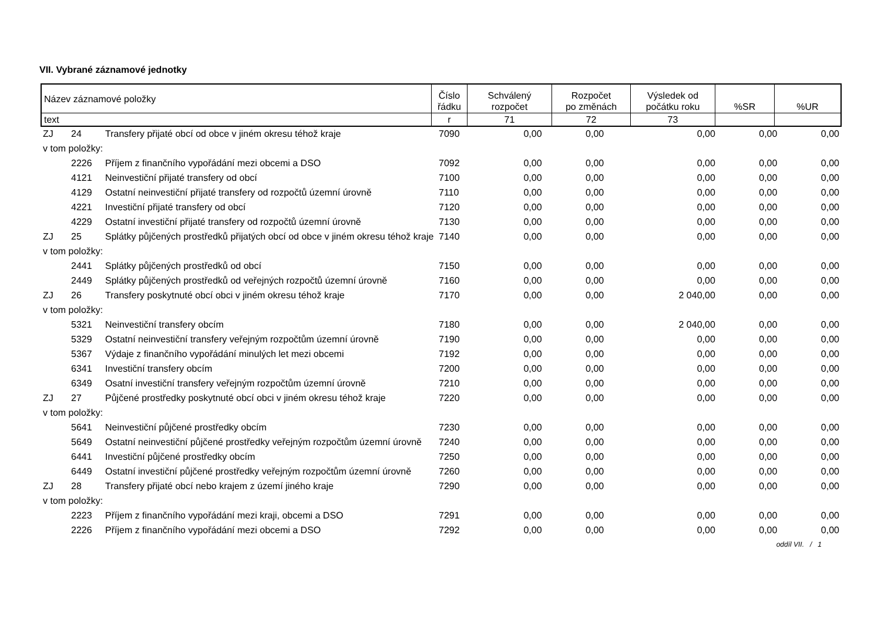VII. Vybrané záznamové jednotky
| Název záznamové položky | Číslo řádku | Schválený rozpočet | Rozpočet po změnách | Výsledek od počátku roku | %SR | %UR |
| text | r | 71 | 72 | 73 | | |
| ZJ | 24 | Transfery přijaté obcí od obce v jiném okresu téhož kraje | 7090 | 0,00 | 0,00 | 0,00 | 0,00 | 0,00 |
| v tom položky: | | | | | | | | |
| | 2226 | Příjem z finančního vypořádání mezi obcemi a DSO | 7092 | 0,00 | 0,00 | 0,00 | 0,00 | 0,00 |
| | 4121 | Neinvestiční přijaté transfery od obcí | 7100 | 0,00 | 0,00 | 0,00 | 0,00 | 0,00 |
| | 4129 | Ostatní neinvestiční přijaté transfery od rozpočtů územní úrovně | 7110 | 0,00 | 0,00 | 0,00 | 0,00 | 0,00 |
| | 4221 | Investiční přijaté transfery od obcí | 7120 | 0,00 | 0,00 | 0,00 | 0,00 | 0,00 |
| | 4229 | Ostatní investiční přijaté transfery od rozpočtů územní úrovně | 7130 | 0,00 | 0,00 | 0,00 | 0,00 | 0,00 |
| ZJ | 25 | Splátky půjčených prostředků přijatých obcí od obce v jiném okresu téhož kraje | 7140 | 0,00 | 0,00 | 0,00 | 0,00 | 0,00 |
| v tom položky: | | | | | | | | |
| | 2441 | Splátky půjčených prostředků od obcí | 7150 | 0,00 | 0,00 | 0,00 | 0,00 | 0,00 |
| | 2449 | Splátky půjčených prostředků od veřejných rozpočtů územní úrovně | 7160 | 0,00 | 0,00 | 0,00 | 0,00 | 0,00 |
| ZJ | 26 | Transfery poskytnuté obcí obci v jiném okresu téhož kraje | 7170 | 0,00 | 0,00 | 2 040,00 | 0,00 | 0,00 |
| v tom položky: | | | | | | | | |
| | 5321 | Neinvestiční transfery obcím | 7180 | 0,00 | 0,00 | 2 040,00 | 0,00 | 0,00 |
| | 5329 | Ostatní neinvestiční transfery veřejným rozpočtům územní úrovně | 7190 | 0,00 | 0,00 | 0,00 | 0,00 | 0,00 |
| | 5367 | Výdaje z finančního vypořádání minulých let mezi obcemi | 7192 | 0,00 | 0,00 | 0,00 | 0,00 | 0,00 |
| | 6341 | Investiční transfery obcím | 7200 | 0,00 | 0,00 | 0,00 | 0,00 | 0,00 |
| | 6349 | Osatní investiční transfery veřejným rozpočtům územní úrovně | 7210 | 0,00 | 0,00 | 0,00 | 0,00 | 0,00 |
| ZJ | 27 | Půjčené prostředky poskytnuté obcí obci v jiném okresu téhož kraje | 7220 | 0,00 | 0,00 | 0,00 | 0,00 | 0,00 |
| v tom položky: | | | | | | | | |
| | 5641 | Neinvestiční půjčené prostředky obcím | 7230 | 0,00 | 0,00 | 0,00 | 0,00 | 0,00 |
| | 5649 | Ostatní neinvestiční půjčené prostředky veřejným rozpočtům územní úrovně | 7240 | 0,00 | 0,00 | 0,00 | 0,00 | 0,00 |
| | 6441 | Investiční půjčené prostředky obcím | 7250 | 0,00 | 0,00 | 0,00 | 0,00 | 0,00 |
| | 6449 | Ostatní investiční půjčené prostředky veřejným rozpočtům územní úrovně | 7260 | 0,00 | 0,00 | 0,00 | 0,00 | 0,00 |
| ZJ | 28 | Transfery přijaté obcí nebo krajem z území jiného kraje | 7290 | 0,00 | 0,00 | 0,00 | 0,00 | 0,00 |
| v tom položky: | | | | | | | | |
| | 2223 | Příjem z finančního vypořádání mezi kraji, obcemi a DSO | 7291 | 0,00 | 0,00 | 0,00 | 0,00 | 0,00 |
| | 2226 | Příjem z finančního vypořádání mezi obcemi a DSO | 7292 | 0,00 | 0,00 | 0,00 | 0,00 | 0,00 |
oddíl VII. / 1